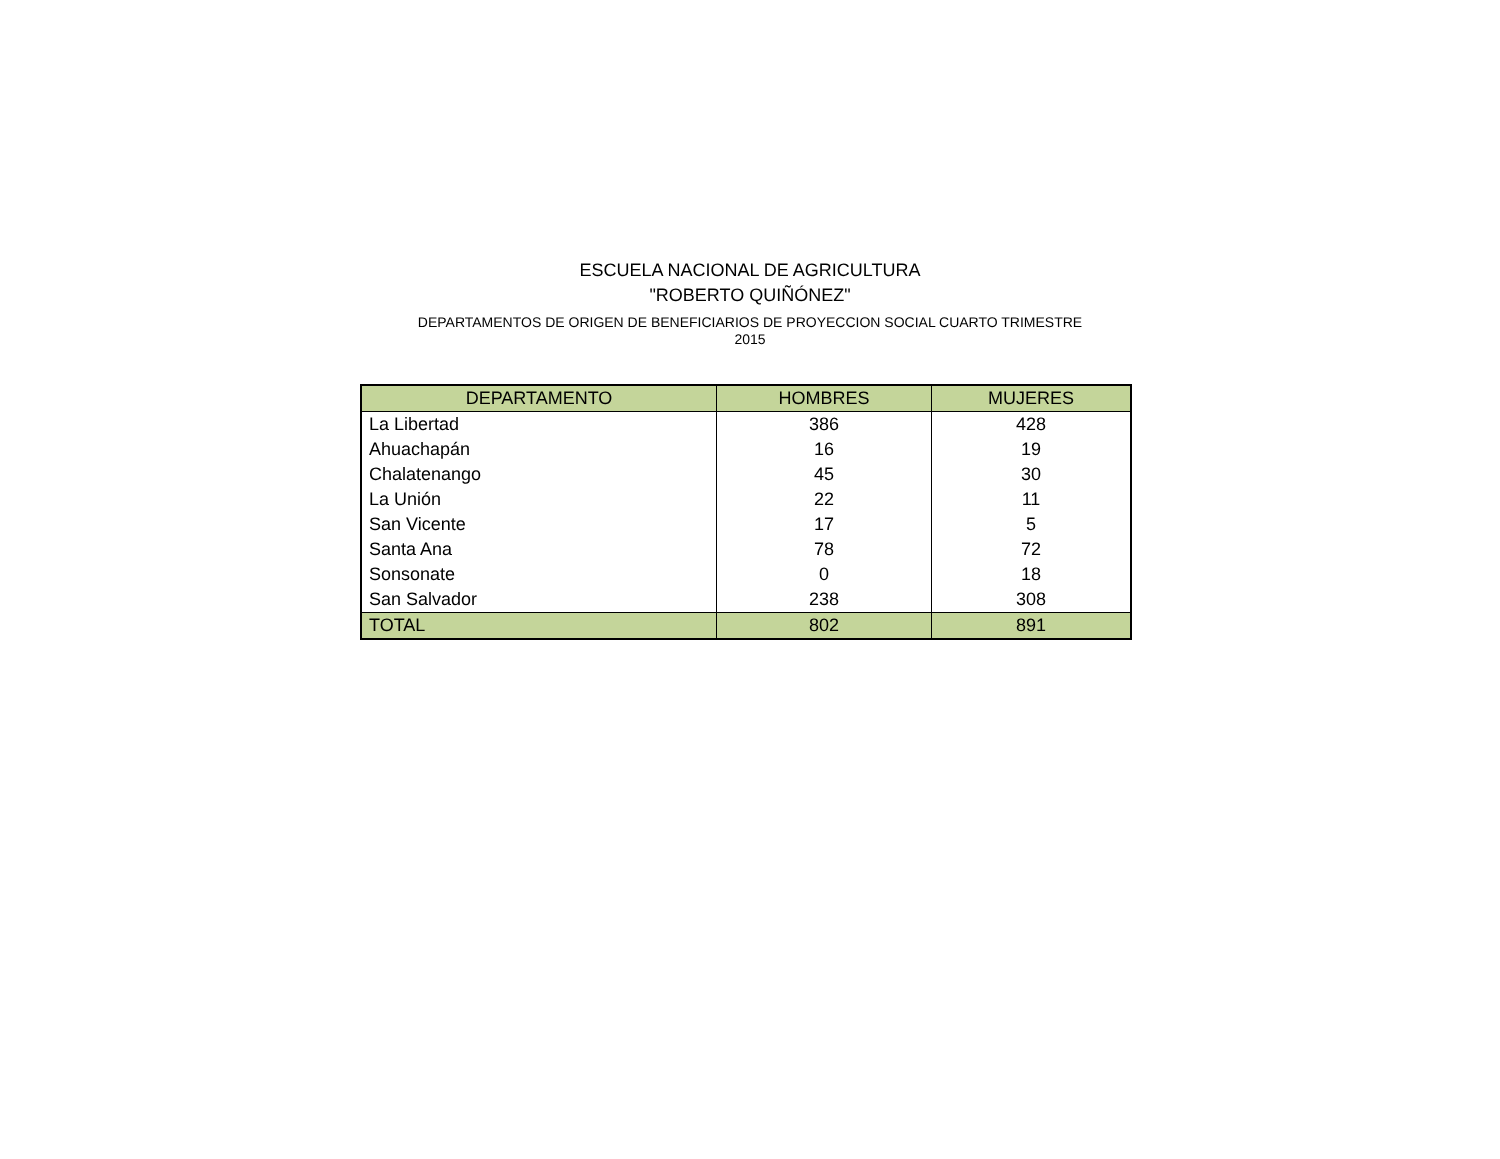ESCUELA NACIONAL DE AGRICULTURA
"ROBERTO QUIÑÓNEZ"
DEPARTAMENTOS DE ORIGEN DE BENEFICIARIOS DE PROYECCION SOCIAL CUARTO TRIMESTRE
2015
| DEPARTAMENTO | HOMBRES | MUJERES |
| --- | --- | --- |
| La Libertad | 386 | 428 |
| Ahuachapán | 16 | 19 |
| Chalatenango | 45 | 30 |
| La Unión | 22 | 11 |
| San Vicente | 17 | 5 |
| Santa Ana | 78 | 72 |
| Sonsonate | 0 | 18 |
| San Salvador | 238 | 308 |
| TOTAL | 802 | 891 |